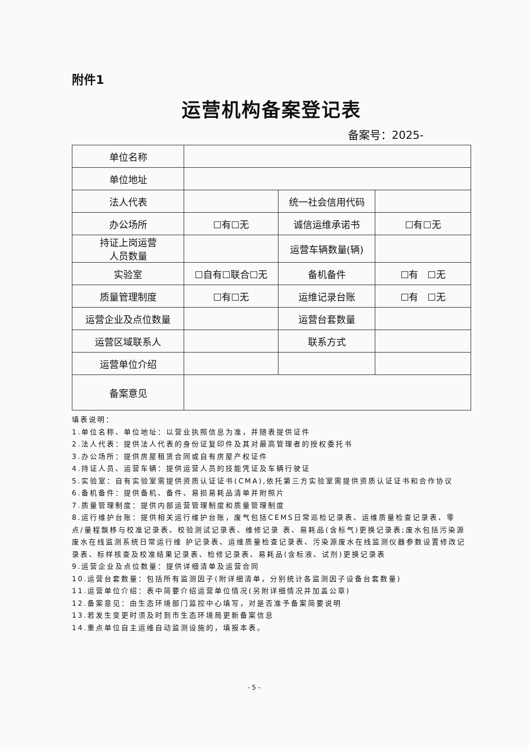附件1
运营机构备案登记表
备案号：2025-
| 单位名称 | | | |
| 单位地址 | | | |
| 法人代表 | | 统一社会信用代码 | |
| 办公场所 | ☐有☐无 | 诚信运维承诺书 | ☐有☐无 |
| 持证上岗运营 人员数量 | | 运营车辆数量(辆) | |
| 实验室 | ☐自有☐联合☐无 | 备机备件 | ☐有 ☐无 |
| 质量管理制度 | ☐有☐无 | 运维记录台账 | ☐有 ☐无 |
| 运营企业及点位数量 | | 运营台套数量 | |
| 运营区域联系人 | | 联系方式 | |
| 运营单位介绍 | | | |
| 备案意见 | | | |
填表说明：
1.单位名称、单位地址：以营业执照信息为准，并随表提供证件
2.法人代表：提供法人代表的身份证复印件及其对最高管理者的授权委托书
3.办公场所：提供房屋租赁合同或自有房屋产权证件
4.持证人员、运营车辆：提供运营人员的技能凭证及车辆行驶证
5.实验室：自有实验室需提供资质认证证书(CMA),依托第三方实验室需提供资质认证证书和合作协议
6.备机备件：提供备机、备件、易损易耗品清单并附照片
7.质量管理制度：提供内部运营管理制度和质量管理制度
8.运行维护台账：提供相关运行维护台账，废气包括CEMS日常巡检记录表、运维质量检查记录表、零点/量程飘移与校准记录表、校验测试记录表、维修记录 表、易耗品(含标气)更换记录表;废水包括污染源废水在线监测系统日常运行维 护记录表、运维质量检查记录表、污染源废水在线监测仪器参数设置修改记录表、标样核查及校准结果记录表、检修记录表、易耗品(含标液、试剂)更换记录表
9.运营企业及点位数量：提供详细清单及运营合同
10.运营台套数量：包括所有监测因子(附详细清单，分别统计各监测因子设备台套数量)
11.运营单位介绍：表中简要介绍运营单位情况(另附详细情况并加盖公章)
12.备案意见：由生态环境部门监控中心填写，对是否准予备案简要说明
13.若发生变更时须及时到市生态环境局更新备案信息
14.重点单位自主运维自动监测设施的，填报本表。
- 5 -